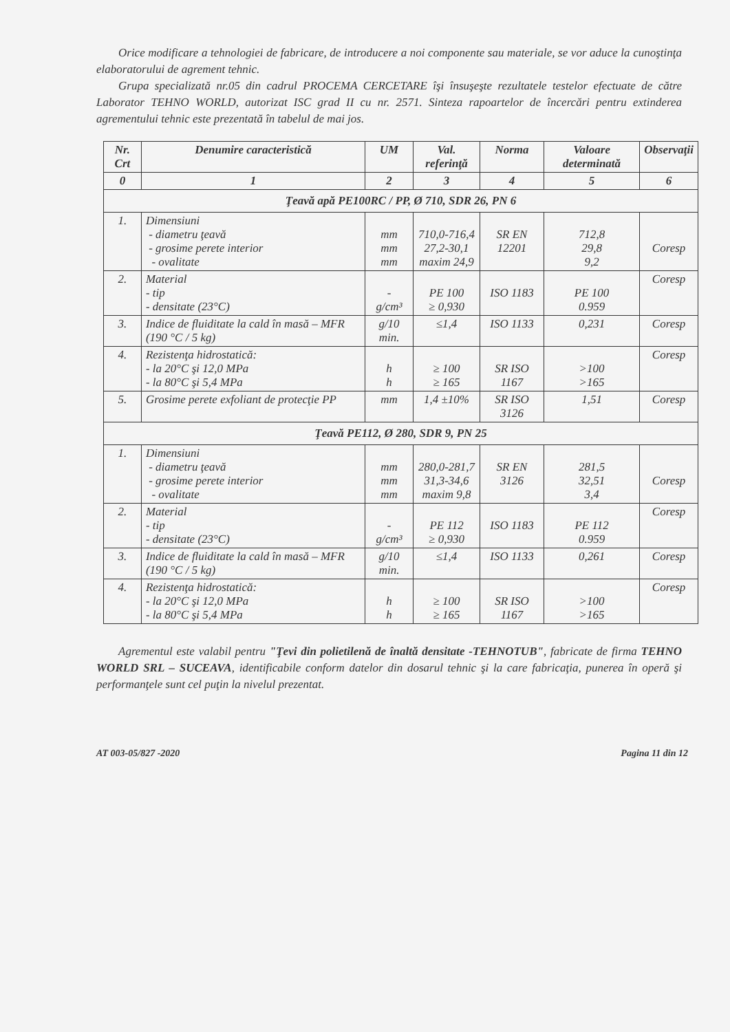Orice modificare a tehnologiei de fabricare, de introducere a noi componente sau materiale, se vor aduce la cunoştinţa elaboratorului de agrement tehnic.
Grupa specializată nr.05 din cadrul PROCEMA CERCETARE îşi însuşeşte rezultatele testelor efectuate de către Laborator TEHNO WORLD, autorizat ISC grad II cu nr. 2571. Sinteza rapoartelor de încercări pentru extinderea agrementului tehnic este prezentată în tabelul de mai jos.
| Nr. Crt | Denumire caracteristică | UM | Val. referinţă | Norma | Valoare determinată | Observaţii |
| --- | --- | --- | --- | --- | --- | --- |
| 0 | 1 | 2 | 3 | 4 | 5 | 6 |
| Ţeavă apă PE100RC / PP, Ø 710, SDR 26, PN 6 | | | | | | |
| 1. | Dimensiuni - diametru ţeavă - grosime perete interior - ovalitate | mm mm mm | 710,0-716,4 27,2-30,1 maxim 24,9 | SR EN 12201 | 712,8 29,8 9,2 | Coresp |
| 2. | Material - tip - densitate (23°C) | - g/cm³ | PE 100 ≥ 0,930 | ISO 1183 | PE 100 0.959 | Coresp |
| 3. | Indice de fluiditate la cald în masă – MFR (190 °C / 5 kg) | g/10 min. | ≤1,4 | ISO 1133 | 0,231 | Coresp |
| 4. | Rezistenţa hidrostatică: - la 20°C şi 12,0 MPa - la 80°C şi 5,4 MPa | h h | ≥ 100 ≥ 165 | SR ISO 1167 | >100 >165 | Coresp |
| 5. | Grosime perete exfoliant de protecţie PP | mm | 1,4 ±10% | SR ISO 3126 | 1,51 | Coresp |
| Ţeavă PE112, Ø 280, SDR 9, PN 25 | | | | | | |
| 1. | Dimensiuni - diametru ţeavă - grosime perete interior - ovalitate | mm mm mm | 280,0-281,7 31,3-34,6 maxim 9,8 | SR EN 3126 | 281,5 32,51 3,4 | Coresp |
| 2. | Material - tip - densitate (23°C) | - g/cm³ | PE 112 ≥ 0,930 | ISO 1183 | PE 112 0.959 | Coresp |
| 3. | Indice de fluiditate la cald în masă – MFR (190 °C / 5 kg) | g/10 min. | ≤1,4 | ISO 1133 | 0,261 | Coresp |
| 4. | Rezistenţa hidrostatică: - la 20°C şi 12,0 MPa - la 80°C şi 5,4 MPa | h h | ≥ 100 ≥ 165 | SR ISO 1167 | >100 >165 | Coresp |
Agrementul este valabil pentru "Ţevi din polietilenă de înaltă densitate -TEHNOTUB", fabricate de firma TEHNO WORLD SRL – SUCEAVA, identificabile conform datelor din dosarul tehnic şi la care fabricaţia, punerea în operă şi performanţele sunt cel puţin la nivelul prezentat.
AT 003-05/827 -2020 Pagina 11 din 12